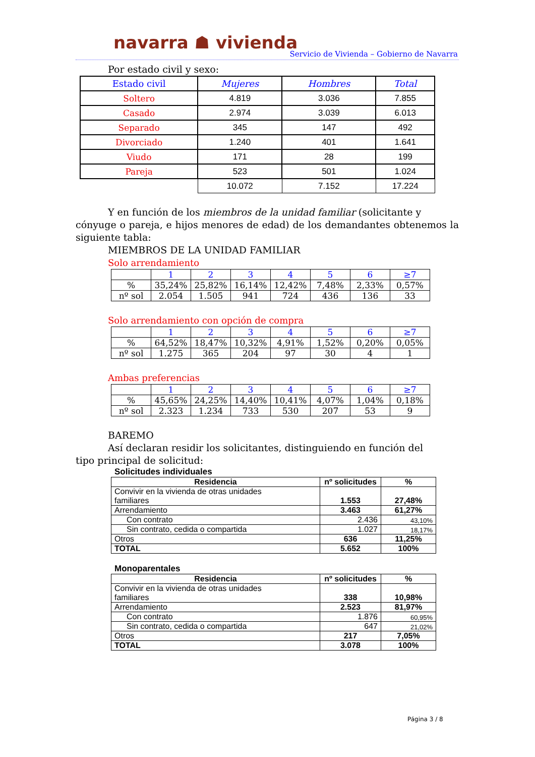navarra ☗ vivienda
Servicio de Vivienda – Gobierno de Navarra
Por estado civil y sexo:
| Estado civil | Mujeres | Hombres | Total |
| Soltero | 4.819 | 3.036 | 7.855 |
| Casado | 2.974 | 3.039 | 6.013 |
| Separado | 345 | 147 | 492 |
| Divorciado | 1.240 | 401 | 1.641 |
| Viudo | 171 | 28 | 199 |
| Pareja | 523 | 501 | 1.024 |
| | 10.072 | 7.152 | 17.224 |
Y en función de los miembros de la unidad familiar (solicitante y
cónyuge o pareja, e hijos menores de edad) de los demandantes obtenemos la siguiente tabla:
MIEMBROS DE LA UNIDAD FAMILIAR
Solo arrendamiento
| | 1 | 2 | 3 | 4 | 5 | 6 | ≥7 |
| % | 35,24% | 25,82% | 16,14% | 12,42% | 7,48% | 2,33% | 0,57% |
| nº sol | 2.054 | 1.505 | 941 | 724 | 436 | 136 | 33 |
Solo arrendamiento con opción de compra
| | 1 | 2 | 3 | 4 | 5 | 6 | ≥7 |
| % | 64,52% | 18,47% | 10,32% | 4,91% | 1,52% | 0,20% | 0,05% |
| nº sol | 1.275 | 365 | 204 | 97 | 30 | 4 | 1 |
Ambas preferencias
| | 1 | 2 | 3 | 4 | 5 | 6 | ≥7 |
| % | 45,65% | 24,25% | 14,40% | 10,41% | 4,07% | 1,04% | 0,18% |
| nº sol | 2.323 | 1.234 | 733 | 530 | 207 | 53 | 9 |
BAREMO
Así declaran residir los solicitantes, distinguiendo en función del
tipo principal de solicitud:
Solicitudes individuales
| Residencia | nº solicitudes | % |
| --- | --- | --- |
| Convivir en la vivienda de otras unidades familiares | 1.553 | 27,48% |
| Arrendamiento | 3.463 | 61,27% |
| Con contrato | 2.436 | 43,10% |
| Sin contrato, cedida o compartida | 1.027 | 18,17% |
| Otros | 636 | 11,25% |
| TOTAL | 5.652 | 100% |
Monoparentales
| Residencia | nº solicitudes | % |
| --- | --- | --- |
| Convivir en la vivienda de otras unidades familiares | 338 | 10,98% |
| Arrendamiento | 2.523 | 81,97% |
| Con contrato | 1.876 | 60,95% |
| Sin contrato, cedida o compartida | 647 | 21,02% |
| Otros | 217 | 7,05% |
| TOTAL | 3.078 | 100% |
Página 3 / 8